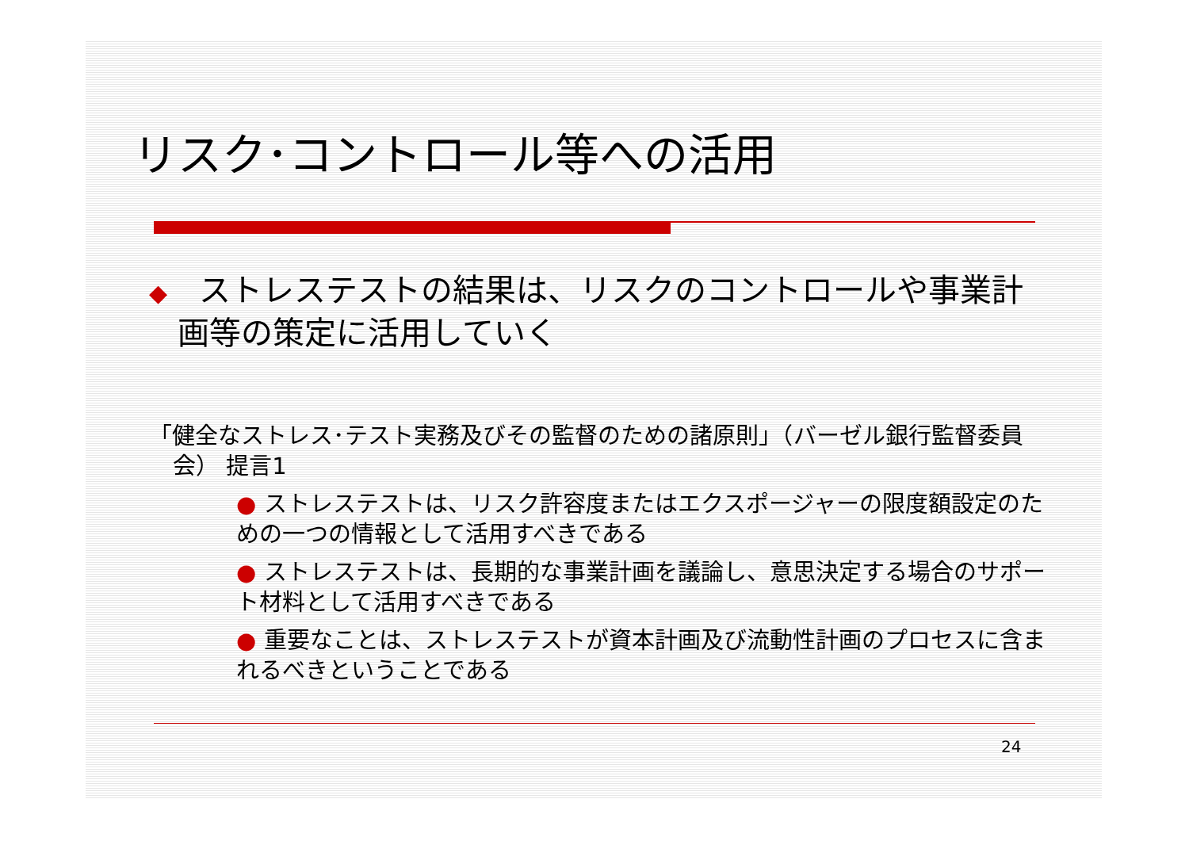リスク･コントロール等への活用
◆　ストレステストの結果は、リスクのコントロールや事業計画等の策定に活用していく
「健全なストレス･テスト実務及びその監督のための諸原則」（バーゼル銀行監督委員会） 提言1
● ストレステストは、リスク許容度またはエクスポージャーの限度額設定のための一つの情報として活用すべきである
● ストレステストは、長期的な事業計画を議論し、意思決定する場合のサポート材料として活用すべきである
● 重要なことは、ストレステストが資本計画及び流動性計画のプロセスに含まれるべきということである
24